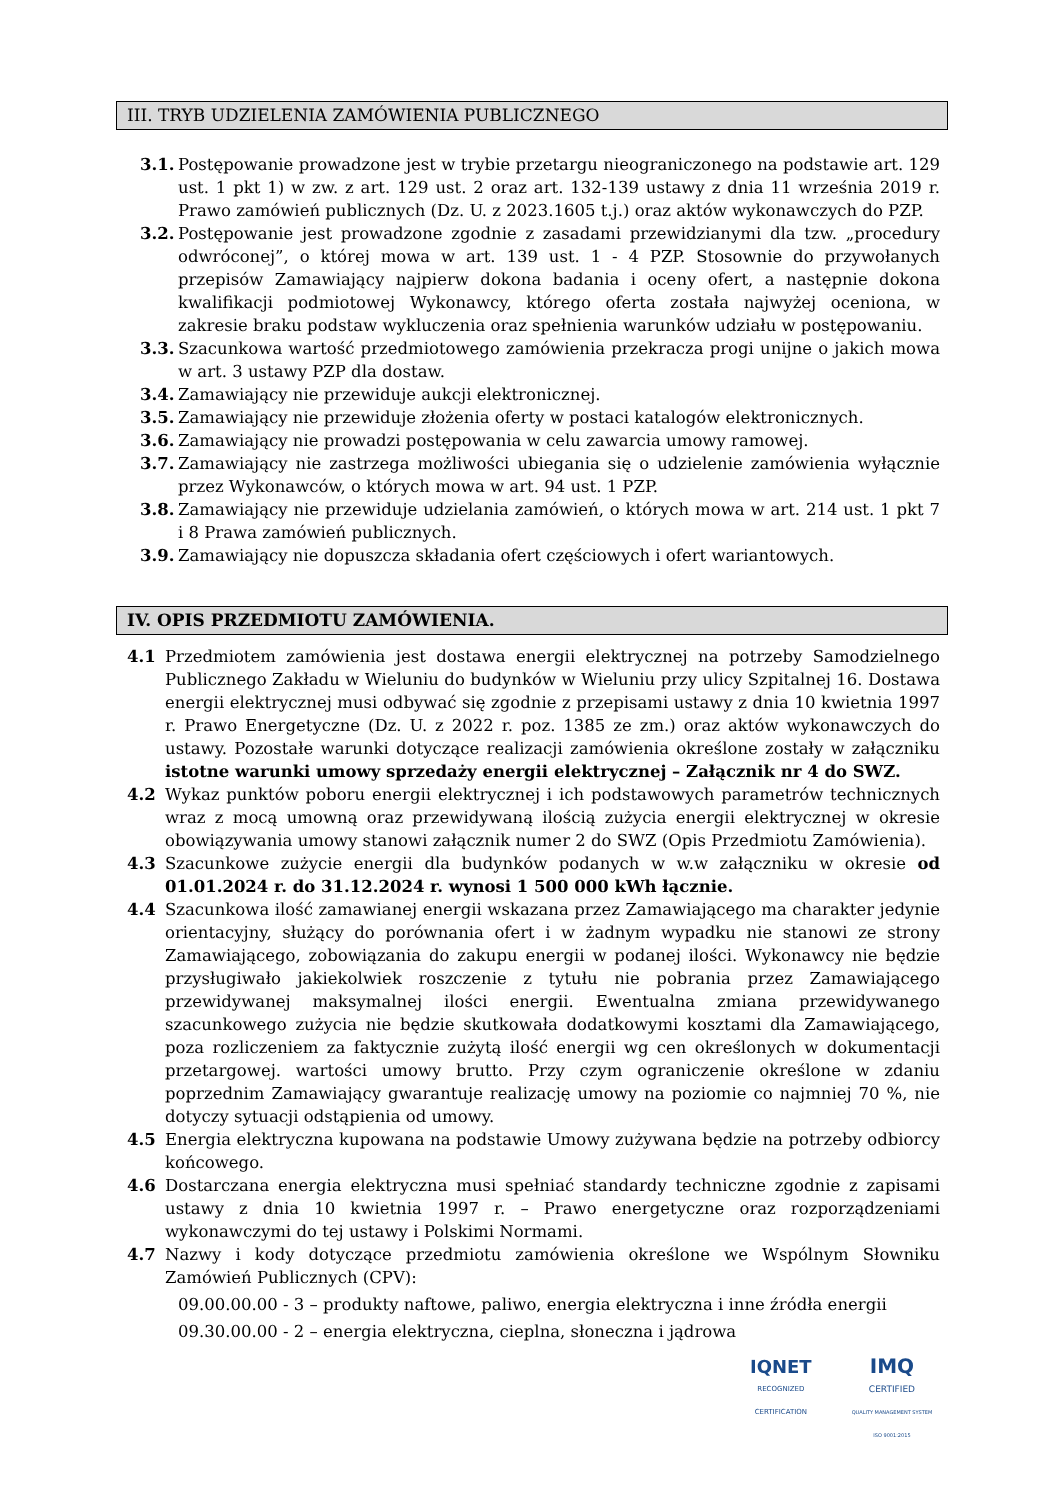III. TRYB UDZIELENIA ZAMÓWIENIA PUBLICZNEGO
3.1. Postępowanie prowadzone jest w trybie przetargu nieograniczonego na podstawie art. 129 ust. 1 pkt 1) w zw. z art. 129 ust. 2 oraz art. 132-139 ustawy z dnia 11 września 2019 r. Prawo zamówień publicznych (Dz. U. z 2023.1605 t.j.) oraz aktów wykonawczych do PZP.
3.2. Postępowanie jest prowadzone zgodnie z zasadami przewidzianymi dla tzw. „procedury odwróconej”, o której mowa w art. 139 ust. 1 - 4 PZP. Stosownie do przywołanych przepisów Zamawiający najpierw dokona badania i oceny ofert, a następnie dokona kwalifikacji podmiotowej Wykonawcy, którego oferta została najwyżej oceniona, w zakresie braku podstaw wykluczenia oraz spełnienia warunków udziału w postępowaniu.
3.3. Szacunkowa wartość przedmiotowego zamówienia przekracza progi unijne o jakich mowa w art. 3 ustawy PZP dla dostaw.
3.4. Zamawiający nie przewiduje aukcji elektronicznej.
3.5. Zamawiający nie przewiduje złożenia oferty w postaci katalogów elektronicznych.
3.6. Zamawiający nie prowadzi postępowania w celu zawarcia umowy ramowej.
3.7. Zamawiający nie zastrzega możliwości ubiegania się o udzielenie zamówienia wyłącznie przez Wykonawców, o których mowa w art. 94 ust. 1 PZP.
3.8. Zamawiający nie przewiduje udzielania zamówień, o których mowa w art. 214 ust. 1 pkt 7 i 8 Prawa zamówień publicznych.
3.9. Zamawiający nie dopuszcza składania ofert częściowych i ofert wariantowych.
IV. OPIS PRZEDMIOTU ZAMÓWIENIA.
4.1 Przedmiotem zamówienia jest dostawa energii elektrycznej na potrzeby Samodzielnego Publicznego Zakładu w Wieluniu do budynków w Wieluniu przy ulicy Szpitalnej 16. Dostawa energii elektrycznej musi odbywać się zgodnie z przepisami ustawy z dnia 10 kwietnia 1997 r. Prawo Energetyczne (Dz. U. z 2022 r. poz. 1385 ze zm.) oraz aktów wykonawczych do ustawy. Pozostałe warunki dotyczące realizacji zamówienia określone zostały w załączniku istotne warunki umowy sprzedaży energii elektrycznej – Załącznik nr 4 do SWZ.
4.2 Wykaz punktów poboru energii elektrycznej i ich podstawowych parametrów technicznych wraz z mocą umowną oraz przewidywaną ilością zużycia energii elektrycznej w okresie obowiązywania umowy stanowi załącznik numer 2 do SWZ (Opis Przedmiotu Zamówienia).
4.3 Szacunkowe zużycie energii dla budynków podanych w w.w załączniku w okresie od 01.01.2024 r. do 31.12.2024 r. wynosi 1 500 000 kWh łącznie.
4.4 Szacunkowa ilość zamawianej energii wskazana przez Zamawiającego ma charakter jedynie orientacyjny, służący do porównania ofert i w żadnym wypadku nie stanowi ze strony Zamawiającego, zobowiązania do zakupu energii w podanej ilości. Wykonawcy nie będzie przysługiwało jakiekolwiek roszczenie z tytułu nie pobrania przez Zamawiającego przewidywanej maksymalnej ilości energii. Ewentualna zmiana przewidywanego szacunkowego zużycia nie będzie skutkowała dodatkowymi kosztami dla Zamawiającego, poza rozliczeniem za faktycznie zużytą ilość energii wg cen określonych w dokumentacji przetargowej. wartości umowy brutto. Przy czym ograniczenie określone w zdaniu poprzednim Zamawiający gwarantuje realizację umowy na poziomie co najmniej 70 %, nie dotyczy sytuacji odstąpienia od umowy.
4.5 Energia elektryczna kupowana na podstawie Umowy zużywana będzie na potrzeby odbiorcy końcowego.
4.6 Dostarczana energia elektryczna musi spełniać standardy techniczne zgodnie z zapisami ustawy z dnia 10 kwietnia 1997 r. – Prawo energetyczne oraz rozporządzeniami wykonawczymi do tej ustawy i Polskimi Normami.
4.7 Nazwy i kody dotyczące przedmiotu zamówienia określone we Wspólnym Słowniku Zamówień Publicznych (CPV):
09.00.00.00 - 3 – produkty naftowe, paliwo, energia elektryczna i inne źródła energii
09.30.00.00 - 2 – energia elektryczna, cieplna, słoneczna i jądrowa
IQNET
RECOGNIZED
CERTIFICATION
IMQ
CERTIFIED
QUALITY MANAGEMENT SYSTEM
ISO 9001:2015